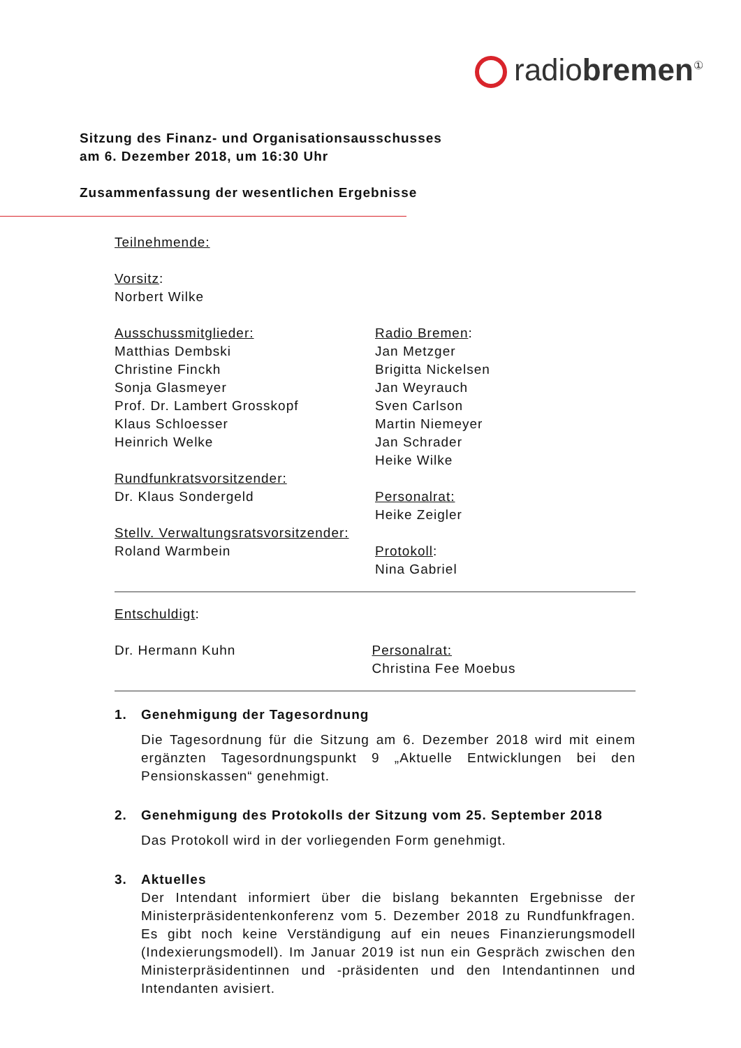radiobremen<sup>①</sup>
Sitzung des Finanz- und Organisationsausschusses
am 6. Dezember 2018, um 16:30 Uhr
Zusammenfassung der wesentlichen Ergebnisse
Teilnehmende:
Vorsitz:
Norbert Wilke
Ausschussmitglieder:
Matthias Dembski
Christine Finckh
Sonja Glasmeyer
Prof. Dr. Lambert Grosskopf
Klaus Schloesser
Heinrich Welke
Rundfunkratsvorsitzender:
Dr. Klaus Sondergeld
Stellv. Verwaltungsratsvorsitzender:
Roland Warmbein
Radio Bremen:
Jan Metzger
Brigitta Nickelsen
Jan Weyrauch
Sven Carlson
Martin Niemeyer
Jan Schrader
Heike Wilke
Personalrat:
Heike Zeigler
Protokoll:
Nina Gabriel
Entschuldigt:
Dr. Hermann Kuhn Personalrat:
Christina Fee Moebus
1. Genehmigung der Tagesordnung
Die Tagesordnung für die Sitzung am 6. Dezember 2018 wird mit einem ergänzten Tagesordnungspunkt 9 „Aktuelle Entwicklungen bei den Pensionskassen“ genehmigt.
2. Genehmigung des Protokolls der Sitzung vom 25. September 2018
Das Protokoll wird in der vorliegenden Form genehmigt.
3. Aktuelles
Der Intendant informiert über die bislang bekannten Ergebnisse der Ministerpräsidentenkonferenz vom 5. Dezember 2018 zu Rundfunkfragen. Es gibt noch keine Verständigung auf ein neues Finanzierungsmodell (Indexierungsmodell). Im Januar 2019 ist nun ein Gespräch zwischen den Ministerpräsidentinnen und -präsidenten und den Intendantinnen und Intendanten avisiert.